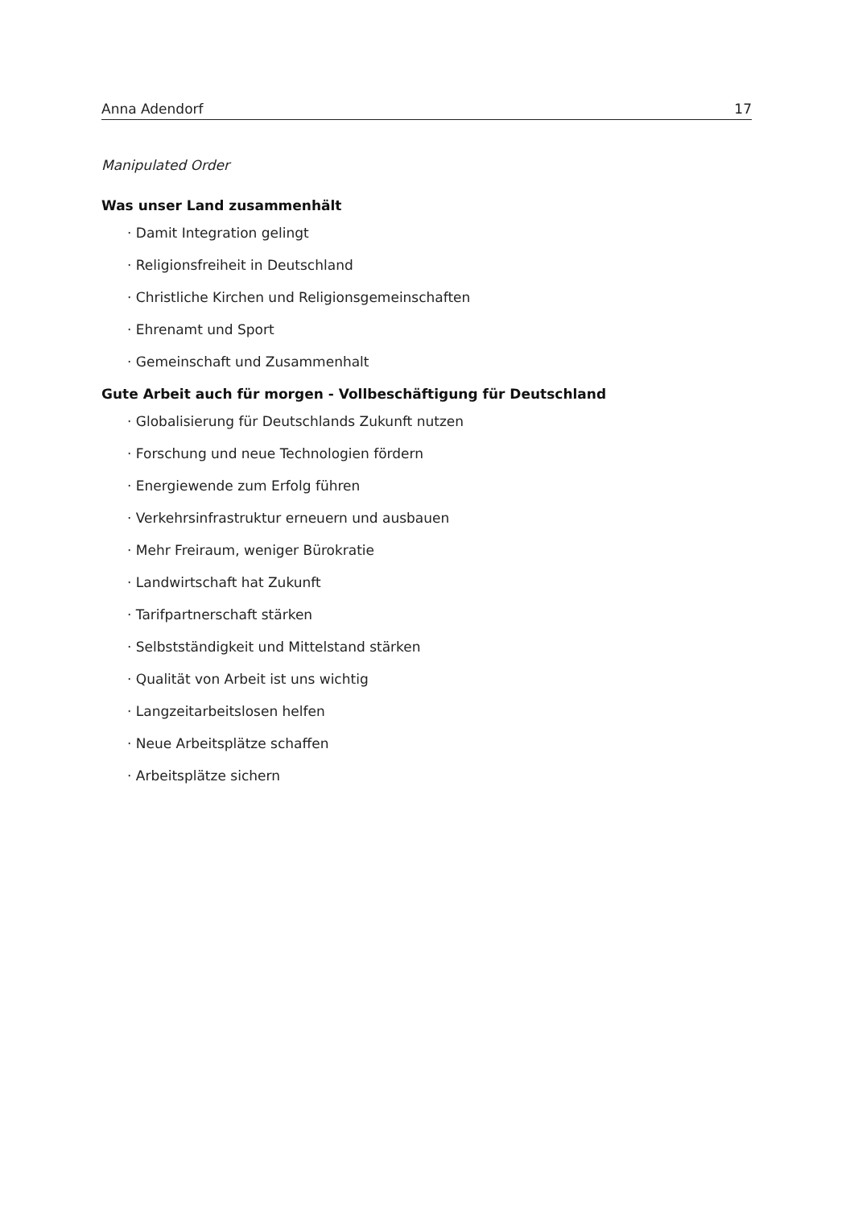Anna Adendorf 17
Manipulated Order
Was unser Land zusammenhält
· Damit Integration gelingt
· Religionsfreiheit in Deutschland
· Christliche Kirchen und Religionsgemeinschaften
· Ehrenamt und Sport
· Gemeinschaft und Zusammenhalt
Gute Arbeit auch für morgen - Vollbeschäftigung für Deutschland
· Globalisierung für Deutschlands Zukunft nutzen
· Forschung und neue Technologien fördern
· Energiewende zum Erfolg führen
· Verkehrsinfrastruktur erneuern und ausbauen
· Mehr Freiraum, weniger Bürokratie
· Landwirtschaft hat Zukunft
· Tarifpartnerschaft stärken
· Selbstständigkeit und Mittelstand stärken
· Qualität von Arbeit ist uns wichtig
· Langzeitarbeitslosen helfen
· Neue Arbeitsplätze schaffen
· Arbeitsplätze sichern